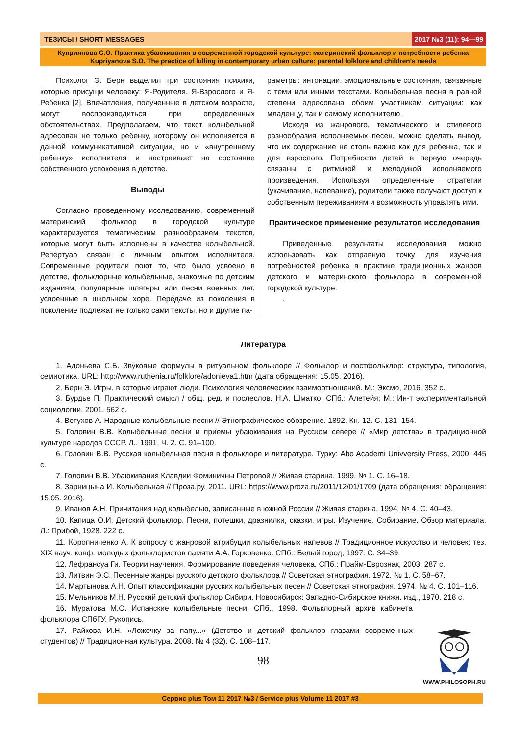ТЕЗИСЫ / SHORT MESSAGES 2017 №3 (11): 94—99
Куприянова С.О. Практика убаюкивания в современной городской культуре: материнский фольклор и потребности ребенка
Kupriyanova S.O. The practice of lulling in contemporary urban culture: parental folklore and children’s needs
Психолог Э. Берн выделил три состояния психики, которые присущи человеку: Я-Родителя, Я-Взрослого и Я-Ребенка [2]. Впечатления, полученные в детском возрасте, могут воспроизводиться при определенных обстоятельствах. Предполагаем, что текст колыбельной адресован не только ребенку, которому он исполняется в данной коммуникативной ситуации, но и «внутреннему ребенку» исполнителя и настраивает на состояние собственного успокоения в детстве.
Выводы
Согласно проведенному исследованию, современный материнский фольклор в городской культуре характеризуется тематическим разнообразием текстов, которые могут быть исполнены в качестве колыбельной. Репертуар связан с личным опытом исполнителя. Современные родители поют то, что было усвоено в детстве, фольклорные колыбельные, знакомые по детским изданиям, популярные шлягеры или песни военных лет, усвоенные в школьном хоре. Передаче из поколения в поколение подлежат не только сами тексты, но и другие па-
раметры: интонации, эмоциональные состояния, связанные с теми или иными текстами. Колыбельная песня в равной степени адресована обоим участникам ситуации: как младенцу, так и самому исполнителю.
Исходя из жанрового, тематического и стилевого разнообразия исполняемых песен, можно сделать вывод, что их содержание не столь важно как для ребенка, так и для взрослого. Потребности детей в первую очередь связаны с ритмикой и мелодикой исполняемого произведения. Используя определенные стратегии (укачивание, напевание), родители также получают доступ к собственным переживаниям и возможность управлять ими.
Практическое применение результатов исследования
Приведенные результаты исследования можно использовать как отправную точку для изучения потребностей ребенка в практике традиционных жанров детского и материнского фольклора в современной городской культуре.
.
Литература
1. Адоньева С.Б. Звуковые формулы в ритуальном фольклоре // Фольклор и постфольклор: структура, типология, семиотика. URL: http://www.ruthenia.ru/folklore/adonieva1.htm (дата обращения: 15.05. 2016).
2. Берн Э. Игры, в которые играют люди. Психология человеческих взаимоотношений. М.: Эксмо, 2016. 352 с.
3. Бурдье П. Практический смысл / общ. ред. и послеслов. Н.А. Шматко. СПб.: Алетейя; М.: Ин-т экспериментальной социологии, 2001. 562 с.
4. Ветухов А. Народные колыбельные песни // Этнографическое обозрение. 1892. Кн. 12. С. 131–154.
5. Головин В.В. Колыбельные песни и приемы убаюкивания на Русском севере // «Мир детства» в традиционной культуре народов СССР. Л., 1991. Ч. 2. С. 91–100.
6. Головин В.В. Русская колыбельная песня в фольклоре и литературе. Турку: Abo Academi Univversity Press, 2000. 445 с.
7. Головин В.В. Убаюкивания Клавдии Фоминичны Петровой // Живая старина. 1999. № 1. С. 16–18.
8. Зарницына И. Колыбельная // Проза.ру. 2011. URL: https://www.proza.ru/2011/12/01/1709 (дата обращения: обращения: 15.05. 2016).
9. Иванов А.Н. Причитания над колыбелью, записанные в южной России // Живая старина. 1994. № 4. С. 40–43.
10. Капица О.И. Детский фольклор. Песни, потешки, дразнилки, сказки, игры. Изучение. Собирание. Обзор материала. Л.: Прибой, 1928. 222 с.
11. Коропниченко А. К вопросу о жанровой атрибуции колыбельных напевов // Традиционное искусство и человек: тез. XIX науч. конф. молодых фольклористов памяти А.А. Горковенко. СПб.: Белый город, 1997. С. 34–39.
12. Лефрансуа Ги. Теории научения. Формирование поведения человека. СПб.: Прайм-Еврознак, 2003. 287 с.
13. Литвин Э.С. Песенные жанры русского детского фольклора // Советская этнография. 1972. № 1. С. 58–67.
14. Мартынова А.Н. Опыт классификации русских колыбельных песен // Советская этнография. 1974. № 4. С. 101–116.
15. Мельников М.Н. Русский детский фольклор Сибири. Новосибирск: Западно-Сибирское книжн. изд., 1970. 218 с.
16. Муратова М.О. Испанские колыбельные песни. СПб., 1998. Фольклорный архив кабинета фольклора СПбГУ. Рукопись.
17. Райкова И.Н. «Ложечку за папу...» (Детство и детский фольклор глазами современных студентов) // Традиционная культура. 2008. № 4 (32). С. 108–117.
98
WWW.PHILOSOPH.RU
Сервис plus Том 11 2017 №3 / Service plus Volume 11 2017 #3